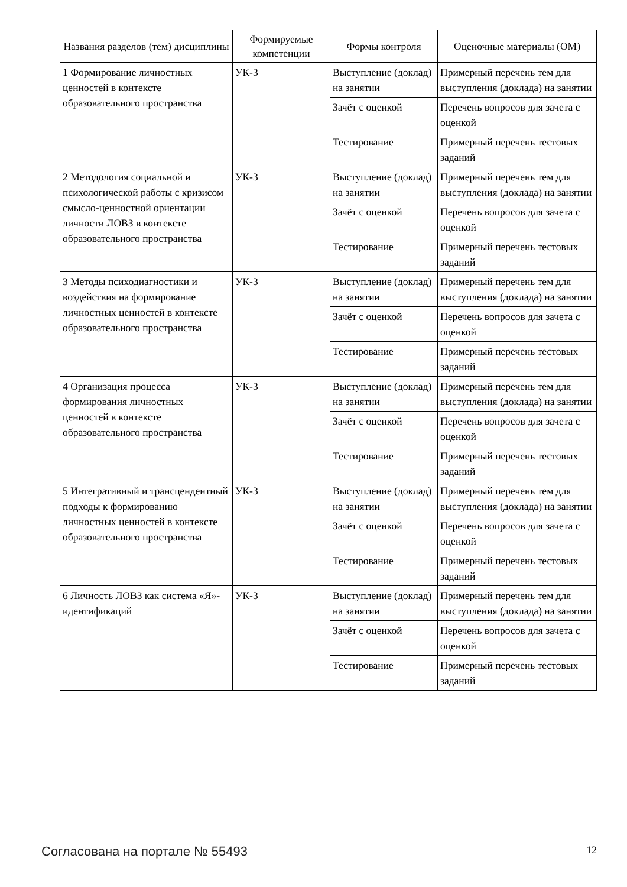| Названия разделов (тем) дисциплины | Формируемые компетенции | Формы контроля | Оценочные материалы (ОМ) |
| --- | --- | --- | --- |
| 1 Формирование личностных ценностей в контексте образовательного пространства | УК-3 | Выступление (доклад) на занятии | Примерный перечень тем для выступления (доклада) на занятии |
| | | Зачёт с оценкой | Перечень вопросов для зачета с оценкой |
| | | Тестирование | Примерный перечень тестовых заданий |
| 2 Методология социальной и психологической работы с кризисом смысло-ценностной ориентации личности ЛОВЗ в контексте образовательного пространства | УК-3 | Выступление (доклад) на занятии | Примерный перечень тем для выступления (доклада) на занятии |
| | | Зачёт с оценкой | Перечень вопросов для зачета с оценкой |
| | | Тестирование | Примерный перечень тестовых заданий |
| 3 Методы психодиагностики и воздействия на формирование личностных ценностей в контексте образовательного пространства | УК-3 | Выступление (доклад) на занятии | Примерный перечень тем для выступления (доклада) на занятии |
| | | Зачёт с оценкой | Перечень вопросов для зачета с оценкой |
| | | Тестирование | Примерный перечень тестовых заданий |
| 4 Организация процесса формирования личностных ценностей в контексте образовательного пространства | УК-3 | Выступление (доклад) на занятии | Примерный перечень тем для выступления (доклада) на занятии |
| | | Зачёт с оценкой | Перечень вопросов для зачета с оценкой |
| | | Тестирование | Примерный перечень тестовых заданий |
| 5 Интегративный и трансцендентный подходы к формированию личностных ценностей в контексте образовательного пространства | УК-3 | Выступление (доклад) на занятии | Примерный перечень тем для выступления (доклада) на занятии |
| | | Зачёт с оценкой | Перечень вопросов для зачета с оценкой |
| | | Тестирование | Примерный перечень тестовых заданий |
| 6 Личность ЛОВЗ как система «Я»-идентификаций | УК-3 | Выступление (доклад) на занятии | Примерный перечень тем для выступления (доклада) на занятии |
| | | Зачёт с оценкой | Перечень вопросов для зачета с оценкой |
| | | Тестирование | Примерный перечень тестовых заданий |
Согласована на портале № 55493 12